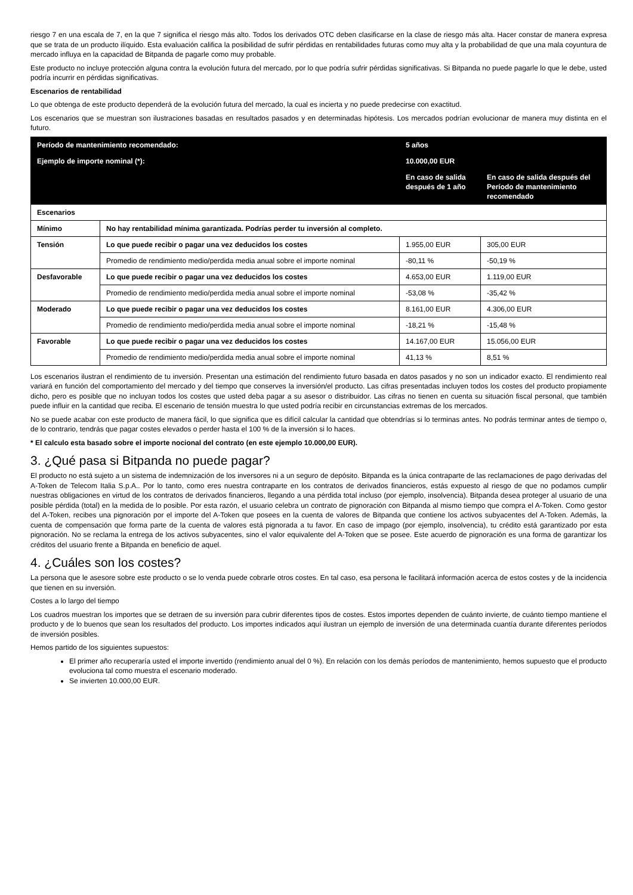riesgo 7 en una escala de 7, en la que 7 significa el riesgo más alto. Todos los derivados OTC deben clasificarse en la clase de riesgo más alta. Hacer constar de manera expresa que se trata de un producto ilíquido. Esta evaluación califica la posibilidad de sufrir pérdidas en rentabilidades futuras como muy alta y la probabilidad de que una mala coyuntura de mercado influya en la capacidad de Bitpanda de pagarle como muy probable.
Este producto no incluye protección alguna contra la evolución futura del mercado, por lo que podría sufrir pérdidas significativas. Si Bitpanda no puede pagarle lo que le debe, usted podría incurrir en pérdidas significativas.
Escenarios de rentabilidad
Lo que obtenga de este producto dependerá de la evolución futura del mercado, la cual es incierta y no puede predecirse con exactitud.
Los escenarios que se muestran son ilustraciones basadas en resultados pasados y en determinadas hipótesis. Los mercados podrían evolucionar de manera muy distinta en el futuro.
| Período de mantenimiento recomendado: | | 5 años | |
| --- | --- | --- | --- |
| Ejemplo de importe nominal (*): | | 10.000,00 EUR | |
| | | En caso de salida después de 1 año | En caso de salida después del Período de mantenimiento recomendado |
| Escenarios | | | |
| Mínimo | No hay rentabilidad mínima garantizada. Podrías perder tu inversión al completo. | | |
| Tensión | Lo que puede recibir o pagar una vez deducidos los costes | 1.955,00 EUR | 305,00 EUR |
| | Promedio de rendimiento medio/perdida media anual sobre el importe nominal | -80,11 % | -50,19 % |
| Desfavorable | Lo que puede recibir o pagar una vez deducidos los costes | 4.653,00 EUR | 1.119,00 EUR |
| | Promedio de rendimiento medio/perdida media anual sobre el importe nominal | -53,08 % | -35,42 % |
| Moderado | Lo que puede recibir o pagar una vez deducidos los costes | 8.161,00 EUR | 4.306,00 EUR |
| | Promedio de rendimiento medio/perdida media anual sobre el importe nominal | -18,21 % | -15,48 % |
| Favorable | Lo que puede recibir o pagar una vez deducidos los costes | 14.167,00 EUR | 15.056,00 EUR |
| | Promedio de rendimiento medio/perdida media anual sobre el importe nominal | 41,13 % | 8,51 % |
Los escenarios ilustran el rendimiento de tu inversión. Presentan una estimación del rendimiento futuro basada en datos pasados y no son un indicador exacto. El rendimiento real variará en función del comportamiento del mercado y del tiempo que conserves la inversión/el producto. Las cifras presentadas incluyen todos los costes del producto propiamente dicho, pero es posible que no incluyan todos los costes que usted deba pagar a su asesor o distribuidor. Las cifras no tienen en cuenta su situación fiscal personal, que también puede influir en la cantidad que reciba. El escenario de tensión muestra lo que usted podría recibir en circunstancias extremas de los mercados.
No se puede acabar con este producto de manera fácil, lo que significa que es difícil calcular la cantidad que obtendrías si lo terminas antes. No podrás terminar antes de tiempo o, de lo contrario, tendrás que pagar costes elevados o perder hasta el 100 % de la inversión si lo haces.
* El calculo esta basado sobre el importe nocional del contrato (en este ejemplo 10.000,00 EUR).
3. ¿Qué pasa si Bitpanda no puede pagar?
El producto no está sujeto a un sistema de indemnización de los inversores ni a un seguro de depósito. Bitpanda es la única contraparte de las reclamaciones de pago derivadas del A-Token de Telecom Italia S.p.A.. Por lo tanto, como eres nuestra contraparte en los contratos de derivados financieros, estás expuesto al riesgo de que no podamos cumplir nuestras obligaciones en virtud de los contratos de derivados financieros, llegando a una pérdida total incluso (por ejemplo, insolvencia). Bitpanda desea proteger al usuario de una posible pérdida (total) en la medida de lo posible. Por esta razón, el usuario celebra un contrato de pignoración con Bitpanda al mismo tiempo que compra el A-Token. Como gestor del A-Token, recibes una pignoración por el importe del A-Token que posees en la cuenta de valores de Bitpanda que contiene los activos subyacentes del A-Token. Además, la cuenta de compensación que forma parte de la cuenta de valores está pignorada a tu favor. En caso de impago (por ejemplo, insolvencia), tu crédito está garantizado por esta pignoración. No se reclama la entrega de los activos subyacentes, sino el valor equivalente del A-Token que se posee. Este acuerdo de pignoración es una forma de garantizar los créditos del usuario frente a Bitpanda en beneficio de aquel.
4. ¿Cuáles son los costes?
La persona que le asesore sobre este producto o se lo venda puede cobrarle otros costes. En tal caso, esa persona le facilitará información acerca de estos costes y de la incidencia que tienen en su inversión.
Costes a lo largo del tiempo
Los cuadros muestran los importes que se detraen de su inversión para cubrir diferentes tipos de costes. Estos importes dependen de cuánto invierte, de cuánto tiempo mantiene el producto y de lo buenos que sean los resultados del producto. Los importes indicados aquí ilustran un ejemplo de inversión de una determinada cuantía durante diferentes períodos de inversión posibles.
Hemos partido de los siguientes supuestos:
El primer año recuperaría usted el importe invertido (rendimiento anual del 0 %). En relación con los demás períodos de mantenimiento, hemos supuesto que el producto evoluciona tal como muestra el escenario moderado.
Se invierten 10.000,00 EUR.